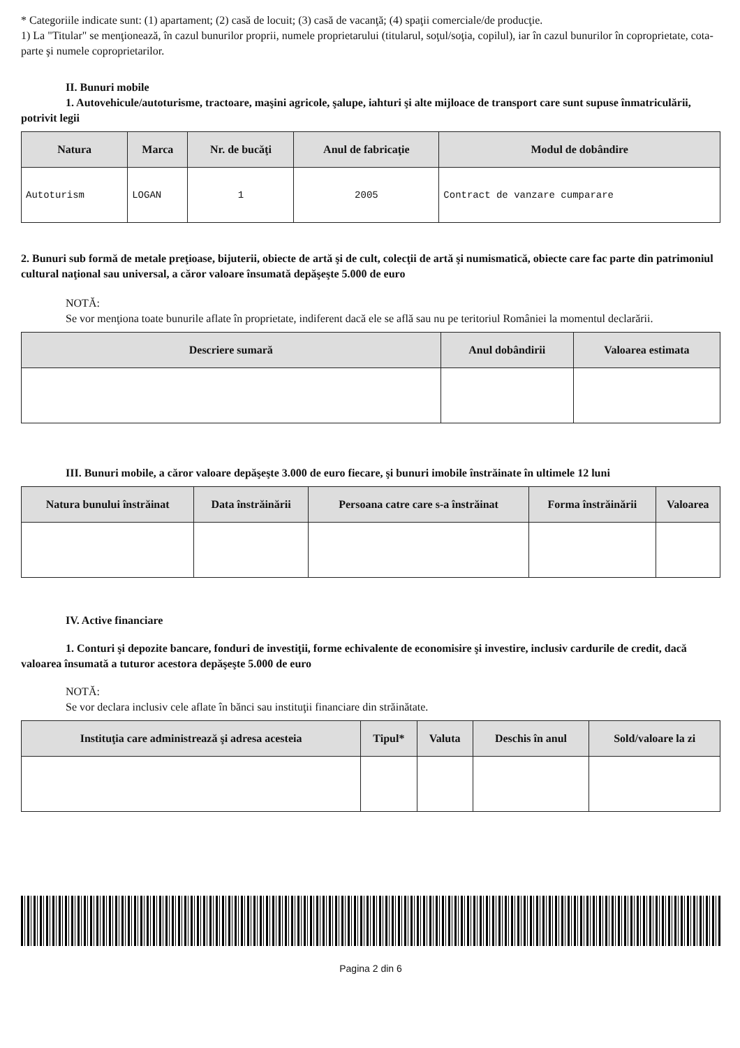* Categoriile indicate sunt: (1) apartament; (2) casă de locuit; (3) casă de vacanţă; (4) spaţii comerciale/de producţie.
1) La "Titular" se menţionează, în cazul bunurilor proprii, numele proprietarului (titularul, soţul/soţia, copilul), iar în cazul bunurilor în coproprietate, cota-parte şi numele coproprietarilor.
II. Bunuri mobile
1. Autovehicule/autoturisme, tractoare, maşini agricole, şalupe, iahturi şi alte mijloace de transport care sunt supuse înmatriculării, potrivit legii
| Natura | Marca | Nr. de bucăţi | Anul de fabricaţie | Modul de dobândire |
| --- | --- | --- | --- | --- |
| Autoturism | LOGAN | 1 | 2005 | Contract de vanzare cumparare |
2. Bunuri sub formă de metale preţioase, bijuterii, obiecte de artă şi de cult, colecţii de artă şi numismatică, obiecte care fac parte din patrimoniul cultural naţional sau universal, a căror valoare însumată depăşeşte 5.000 de euro
NOTĂ:
Se vor menţiona toate bunurile aflate în proprietate, indiferent dacă ele se află sau nu pe teritoriul României la momentul declarării.
| Descriere sumară | Anul dobândirii | Valoarea estimata |
| --- | --- | --- |
III. Bunuri mobile, a căror valoare depăşeşte 3.000 de euro fiecare, şi bunuri imobile înstrăinate în ultimele 12 luni
| Natura bunului înstrăinat | Data înstrăinării | Persoana catre care s-a înstrăinat | Forma înstrăinării | Valoarea |
| --- | --- | --- | --- | --- |
IV. Active financiare
1. Conturi şi depozite bancare, fonduri de investiţii, forme echivalente de economisire şi investire, inclusiv cardurile de credit, dacă valoarea însumată a tuturor acestora depăşeşte 5.000 de euro
NOTĂ:
Se vor declara inclusiv cele aflate în bănci sau instituţii financiare din străinătate.
| Instituţia care administrează şi adresa acesteia | Tipul* | Valuta | Deschis în anul | Sold/valoare la zi |
| --- | --- | --- | --- | --- |
Pagina 2 din 6